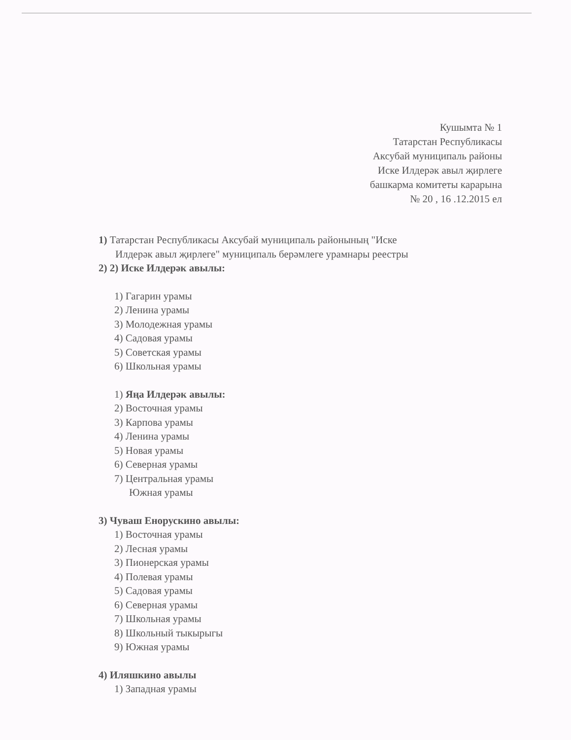Кушымта № 1
Татарстан Республикасы
Аксубай муниципаль районы
Иске Илдерәк авыл җирлеге
башкарма комитеты карарына
№ 20 , 16 .12.2015 ел
1) Татарстан Республикасы Аксубай муниципаль районының "Иске
Илдерәк авыл җирлеге" муниципаль берәмлеге урамнары реестры
2) 2) Иске Илдерәк авылы:
1) Гагарин урамы
2) Ленина урамы
3) Молодежная урамы
4) Садовая урамы
5) Советская урамы
6) Школьная урамы
1) Яңа Илдерәк авылы:
2) Восточная урамы
3) Карпова урамы
4) Ленина урамы
5) Новая урамы
6) Северная урамы
7) Центральная урамы
Южная урамы
3) Чуваш Енорускино авылы:
1) Восточная урамы
2) Лесная урамы
3) Пионерская урамы
4) Полевая урамы
5) Садовая урамы
6) Северная урамы
7) Школьная урамы
8) Школьный тыкырыгы
9) Южная урамы
4) Иляшкино авылы
1) Западная урамы